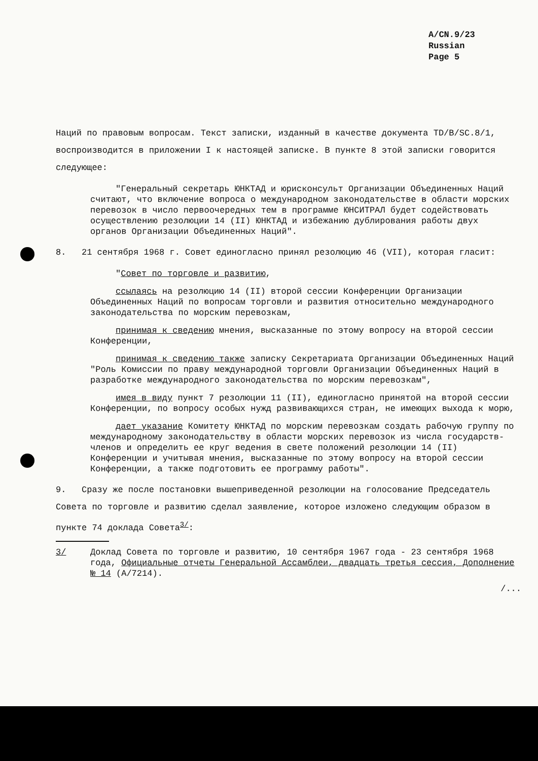A/CN.9/23
Russian
Page 5
Наций по правовым вопросам. Текст записки, изданный в качестве документа TD/B/SC.8/1, воспроизводится в приложении I к настоящей записке. В пункте 8 этой записки говорится следующее:
"Генеральный секретарь ЮНКТАД и юрисконсульт Организации Объединенных Наций считают, что включение вопроса о международном законодательстве в области морских перевозок в число первоочередных тем в программе ЮНСИТРАЛ будет содействовать осуществлению резолюции 14 (II) ЮНКТАД и избежанию дублирования работы двух органов Организации Объединенных Наций".
8. 21 сентября 1968 г. Совет единогласно принял резолюцию 46 (VII), которая гласит:
"Совет по торговле и развитию,
ссылаясь на резолюцию 14 (II) второй сессии Конференции Организации Объединенных Наций по вопросам торговли и развития относительно международного законодательства по морским перевозкам,
принимая к сведению мнения, высказанные по этому вопросу на второй сессии Конференции,
принимая к сведению также записку Секретариата Организации Объединенных Наций "Роль Комиссии по праву международной торговли Организации Объединенных Наций в разработке международного законодательства по морским перевозкам",
имея в виду пункт 7 резолюции 11 (II), единогласно принятой на второй сессии Конференции, по вопросу особых нужд развивающихся стран, не имеющих выхода к морю,
дает указание Комитету ЮНКТАД по морским перевозкам создать рабочую группу по международному законодательству в области морских перевозок из числа государств-членов и определить ее круг ведения в свете положений резолюции 14 (II) Конференции и учитывая мнения, высказанные по этому вопросу на второй сессии Конференции, а также подготовить ее программу работы".
9. Сразу же после постановки вышеприведенной резолюции на голосование Председатель Совета по торговле и развитию сделал заявление, которое изложено следующим образом в пункте 74 доклада Совета<sup>3/</sup>:
3/ Доклад Совета по торговле и развитию, 10 сентября 1967 года - 23 сентября 1968 года, Официальные отчеты Генеральной Ассамблеи, двадцать третья сессия, Дополнение № 14 (A/7214).
/...